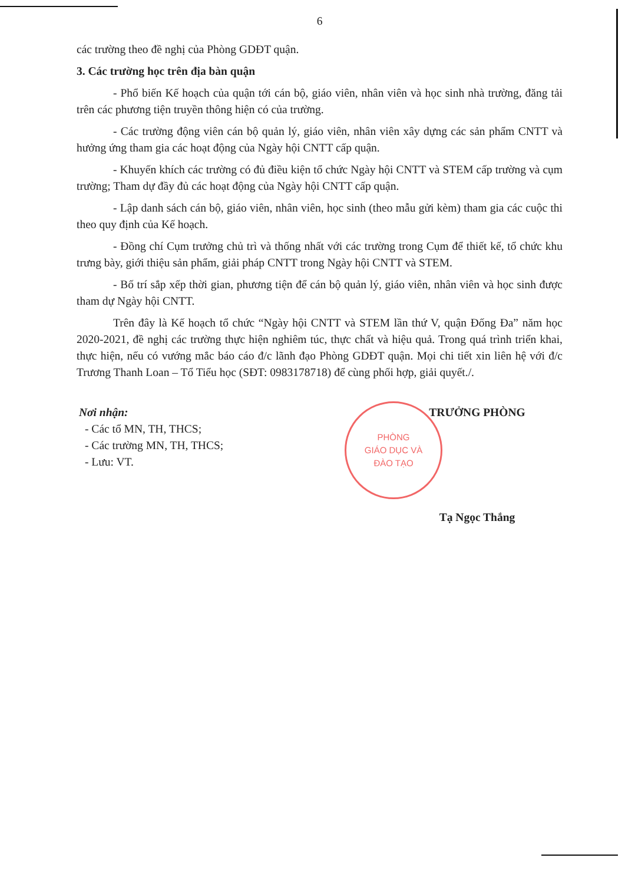6
các trường theo đề nghị của Phòng GDĐT quận.
3. Các trường học trên địa bàn quận
- Phổ biến Kế hoạch của quận tới cán bộ, giáo viên, nhân viên và học sinh nhà trường, đăng tải trên các phương tiện truyền thông hiện có của trường.
- Các trường động viên cán bộ quản lý, giáo viên, nhân viên xây dựng các sản phẩm CNTT và hưởng ứng tham gia các hoạt động của Ngày hội CNTT cấp quận.
- Khuyến khích các trường có đủ điều kiện tổ chức Ngày hội CNTT và STEM cấp trường và cụm trường; Tham dự đầy đủ các hoạt động của Ngày hội CNTT cấp quận.
- Lập danh sách cán bộ, giáo viên, nhân viên, học sinh (theo mẫu gửi kèm) tham gia các cuộc thi theo quy định của Kế hoạch.
- Đồng chí Cụm trưởng chủ trì và thống nhất với các trường trong Cụm để thiết kế, tổ chức khu trưng bày, giới thiệu sản phẩm, giải pháp CNTT trong Ngày hội CNTT và STEM.
- Bố trí sắp xếp thời gian, phương tiện để cán bộ quản lý, giáo viên, nhân viên và học sinh được tham dự Ngày hội CNTT.
Trên đây là Kế hoạch tổ chức “Ngày hội CNTT và STEM lần thứ V, quận Đống Đa” năm học 2020-2021, đề nghị các trường thực hiện nghiêm túc, thực chất và hiệu quả. Trong quá trình triển khai, thực hiện, nếu có vướng mắc báo cáo đ/c lãnh đạo Phòng GDĐT quận. Mọi chi tiết xin liên hệ với đ/c Trương Thanh Loan – Tổ Tiểu học (SĐT: 0983178718) để cùng phối hợp, giải quyết./.
Nơi nhận:
- Các tổ MN, TH, THCS;
- Các trường MN, TH, THCS;
- Lưu: VT.
PHÒNG
GIÁO DỤC VÀ
ĐÀO TẠO
TRƯỞNG PHÒNG
Tạ Ngọc Thắng